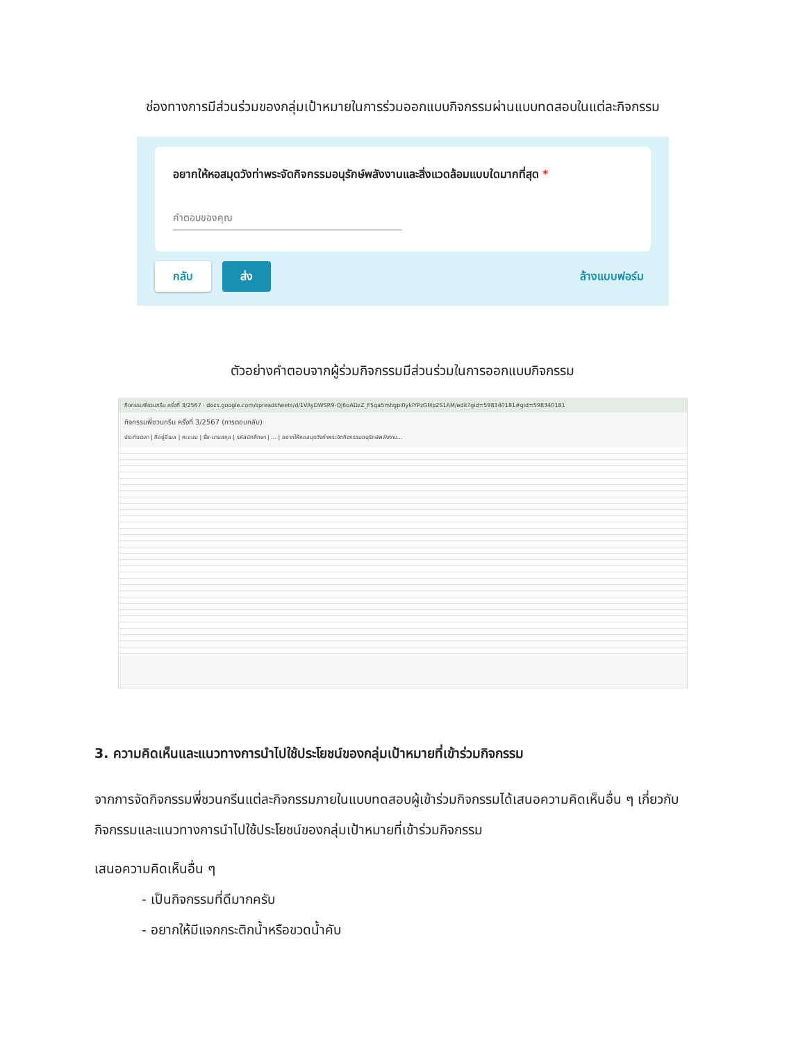ช่องทางการมีส่วนร่วมของกลุ่มเป้าหมายในการร่วมออกแบบกิจกรรมผ่านแบบทดสอบในแต่ละกิจกรรม
อยากให้หอสมุดวังท่าพระจัดกิจกรรมอนุรักษ์พลังงานและสิ่งแวดล้อมแบบใดมากที่สุด *
คำตอบของคุณ
กลับ ส่ง ล้างแบบฟอร์ม
ตัวอย่างคำตอบจากผู้ร่วมกิจกรรมมีส่วนร่วมในการออกแบบกิจกรรม
กิจกรรมพี่ชวนกรีน ครั้งที่ 3/2567 · docs.google.com/spreadsheets/d/1VAyDWSR9-Qj6oADzZ_F5qa5mhgpi0yklYPzGMp2S1AM/edit?gid=598340181#gid=598340181
กิจกรรมพี่ชวนกรีน ครั้งที่ 3/2567 (การตอบกลับ)
ประทับเวลา | ที่อยู่อีเมล | คะแนน | ชื่อ-นามสกุล | รหัสนักศึกษา | ... | อยากให้หอสมุดวังท่าพระจัดกิจกรรมอนุรักษ์พลังงาน...
3. ความคิดเห็นและแนวทางการนำไปใช้ประโยชน์ของกลุ่มเป้าหมายที่เข้าร่วมกิจกรรม
จากการจัดกิจกรรมพี่ชวนกรีนแต่ละกิจกรรมภายในแบบทดสอบผู้เข้าร่วมกิจกรรมได้เสนอความคิดเห็นอื่น ๆ เกี่ยวกับกิจกรรมและแนวทางการนำไปใช้ประโยชน์ของกลุ่มเป้าหมายที่เข้าร่วมกิจกรรม
เสนอความคิดเห็นอื่น ๆ
- เป็นกิจกรรมที่ดีมากครับ
- อยากให้มีแจกกระติกน้ำหรือขวดน้ำคับ